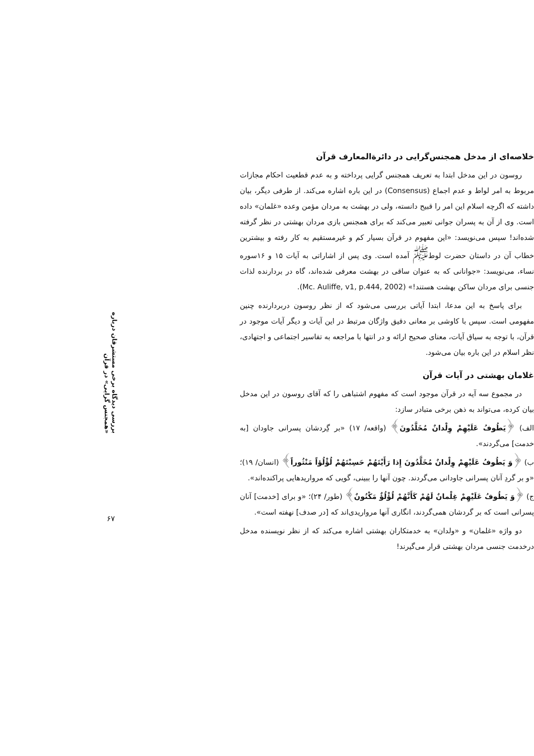خلاصه‌ای از مدخل همجنس‌گرایی در دائرة‌المعارف قرآن
روسون در این مدخل ابتدا به تعریف همجنس گرایی پرداخته و به عدم قطعیت احکام مجازات مربوط به امر لواط و عدم اجماع (Consensus) در این باره اشاره می‌کند. از طرفی دیگر، بیان داشته که اگرچه اسلام این امر را قبیح دانسته، ولی در بهشت به مردان مؤمن وعده «غلمان» داده است. وی از آن به پسران جوانی تعبیر می‌کند که برای همجنس بازی مردان بهشتی در نظر گرفته شده‌اند! سپس می‌نویسد: «این مفهوم در قرآن بسیار کم و غیرمستقیم به کار رفته و بیشترین خطاب آن در داستان حضرت لوط<sup>ﷺ</sup> آمده است. وی پس از اشاراتی به آیات ۱۵ و ۱۶سوره نساء، می‌نویسد: «جوانانی که به عنوان ساقی در بهشت معرفی شده‌اند، گاه در بردارنده لذات جنسی برای مردان ساکن بهشت هستند!» (Mc. Auliffe, v1, p.444, 2002).
برای پاسخ به این مدعا، ابتدا آیاتی بررسی می‌شود که از نظر روسون دربردارنده چنین مفهومی است. سپس با کاوشی بر معانی دقیق واژگان مرتبط در این آیات و دیگر آیات موجود در قرآن، با توجه به سیاق آیات، معنای صحیح ارائه و در انتها با مراجعه به تفاسیر اجتماعی و اجتهادی، نظر اسلام در این باره بیان می‌شود.
غلامان بهشتی در آیات قرآن
در مجموع سه آیه در قرآن موجود است که مفهوم اشتباهی را که آقای روسون در این مدخل بیان کرده، می‌تواند به ذهن برخی متبادر سازد:
الف) ﴿يَطُوفُ عَلَيْهِمْ وِلْدانٌ مُخَلَّدُونَ﴾ (واقعه/ ۱۷) «بر گِردشان پسرانی جاودان [به خدمت] می‌گردند».
ب) ﴿وَ يَطُوفُ عَلَيْهِمْ وِلْدانٌ مُخَلَّدُونَ إِذا رَأَيْتَهُمْ حَسِبْتَهُمْ لُؤْلُؤاً مَنْثُوراً﴾ (انسان/ ۱۹)؛ «و بر گردِ آنان پسرانی جاودانی می‌گردند. چون آنها را ببینی، گویی که مرواریدهایی پراکنده‌اند».
ج) ﴿وَ يَطُوفُ عَلَيْهِمْ غِلْمانٌ لَهُمْ كَأَنَّهُمْ لُؤْلُؤٌ مَكْنُونٌ﴾ (طور/ ۲۴)؛ «و برای [خدمت] آنان پسرانی است که بر گردشان همی‌گردند، انگاری آنها مرواریدی‌اند که [در صدف] نهفته است».
دو واژه «غلمان» و «ولدان» به خدمتکاران بهشتی اشاره می‌کند که از نظر نویسنده مدخل درخدمت جنسی مردان بهشتی قرار می‌گیرند!
بررسی دیدگاه برخی مستشرقان درباره «همجنس گرایی» در قرآن
۶۷